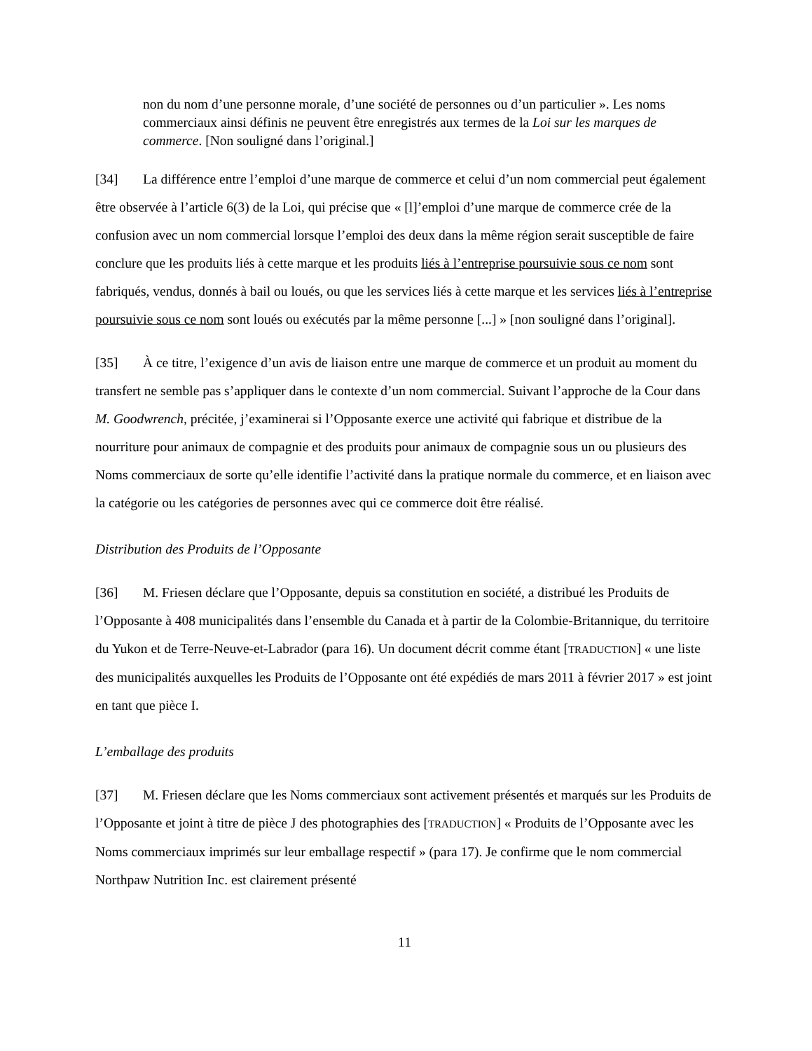non du nom d’une personne morale, d’une société de personnes ou d’un particulier ». Les noms commerciaux ainsi définis ne peuvent être enregistrés aux termes de la Loi sur les marques de commerce. [Non souligné dans l’original.]
[34] La différence entre l’emploi d’une marque de commerce et celui d’un nom commercial peut également être observée à l’article 6(3) de la Loi, qui précise que « [l]’emploi d’une marque de commerce crée de la confusion avec un nom commercial lorsque l’emploi des deux dans la même région serait susceptible de faire conclure que les produits liés à cette marque et les produits liés à l’entreprise poursuivie sous ce nom sont fabriqués, vendus, donnés à bail ou loués, ou que les services liés à cette marque et les services liés à l’entreprise poursuivie sous ce nom sont loués ou exécutés par la même personne [...] » [non souligné dans l’original].
[35] À ce titre, l’exigence d’un avis de liaison entre une marque de commerce et un produit au moment du transfert ne semble pas s’appliquer dans le contexte d’un nom commercial. Suivant l’approche de la Cour dans M. Goodwrench, précitée, j’examinerai si l’Opposante exerce une activité qui fabrique et distribue de la nourriture pour animaux de compagnie et des produits pour animaux de compagnie sous un ou plusieurs des Noms commerciaux de sorte qu’elle identifie l’activité dans la pratique normale du commerce, et en liaison avec la catégorie ou les catégories de personnes avec qui ce commerce doit être réalisé.
Distribution des Produits de l’Opposante
[36] M. Friesen déclare que l’Opposante, depuis sa constitution en société, a distribué les Produits de l’Opposante à 408 municipalités dans l’ensemble du Canada et à partir de la Colombie-Britannique, du territoire du Yukon et de Terre-Neuve-et-Labrador (para 16). Un document décrit comme étant [TRADUCTION] « une liste des municipalités auxquelles les Produits de l’Opposante ont été expédiés de mars 2011 à février 2017 » est joint en tant que pièce I.
L’emballage des produits
[37] M. Friesen déclare que les Noms commerciaux sont activement présentés et marqués sur les Produits de l’Opposante et joint à titre de pièce J des photographies des [TRADUCTION] « Produits de l’Opposante avec les Noms commerciaux imprimés sur leur emballage respectif » (para 17). Je confirme que le nom commercial Northpaw Nutrition Inc. est clairement présenté
11